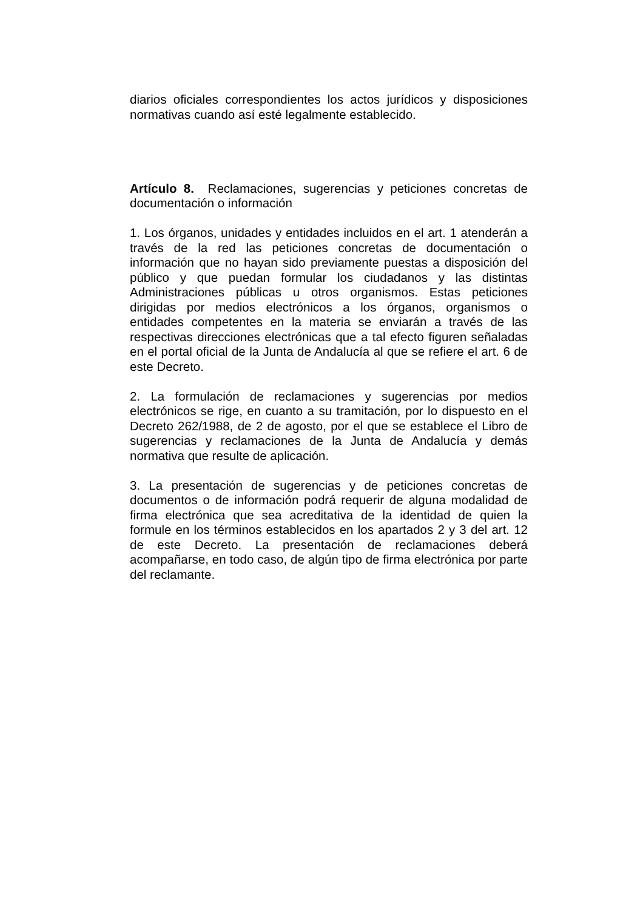diarios oficiales correspondientes los actos jurídicos y disposiciones normativas cuando así esté legalmente establecido.
Artículo 8. Reclamaciones, sugerencias y peticiones concretas de documentación o información
1. Los órganos, unidades y entidades incluidos en el art. 1 atenderán a través de la red las peticiones concretas de documentación o información que no hayan sido previamente puestas a disposición del público y que puedan formular los ciudadanos y las distintas Administraciones públicas u otros organismos. Estas peticiones dirigidas por medios electrónicos a los órganos, organismos o entidades competentes en la materia se enviarán a través de las respectivas direcciones electrónicas que a tal efecto figuren señaladas en el portal oficial de la Junta de Andalucía al que se refiere el art. 6 de este Decreto.
2. La formulación de reclamaciones y sugerencias por medios electrónicos se rige, en cuanto a su tramitación, por lo dispuesto en el Decreto 262/1988, de 2 de agosto, por el que se establece el Libro de sugerencias y reclamaciones de la Junta de Andalucía y demás normativa que resulte de aplicación.
3. La presentación de sugerencias y de peticiones concretas de documentos o de información podrá requerir de alguna modalidad de firma electrónica que sea acreditativa de la identidad de quien la formule en los términos establecidos en los apartados 2 y 3 del art. 12 de este Decreto. La presentación de reclamaciones deberá acompañarse, en todo caso, de algún tipo de firma electrónica por parte del reclamante.